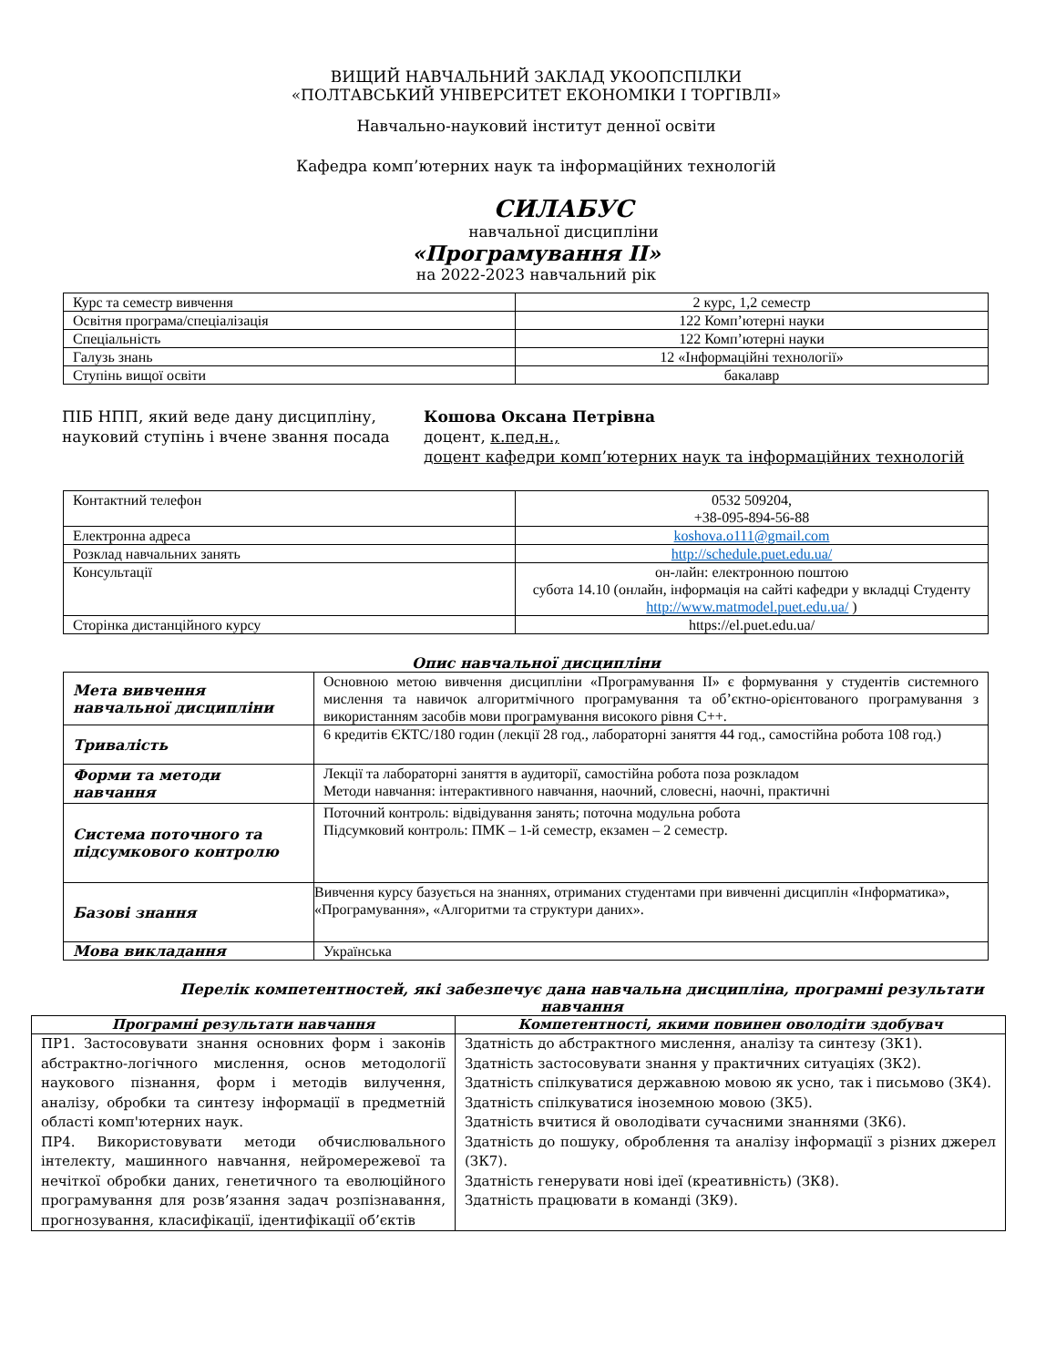ВИЩИЙ НАВЧАЛЬНИЙ ЗАКЛАД УКООПСПІЛКИ
«ПОЛТАВСЬКИЙ УНІВЕРСИТЕТ ЕКОНОМІКИ І ТОРГІВЛІ»
Навчально-науковий інститут денної освіти
Кафедра комп’ютерних наук та інформаційних технологій
СИЛАБУС
навчальної дисципліни
«Програмування ІІ»
на 2022-2023 навчальний рік
| Курс та семестр вивчення | 2 курс, 1,2 семестр |
| Освітня програма/спеціалізація | 122 Комп’ютерні науки |
| Спеціальність | 122 Комп’ютерні науки |
| Галузь знань | 12 «Інформаційні технології» |
| Ступінь вищої освіти | бакалавр |
ПІБ НПП, який веде дану дисципліну, науковий ступінь і вчене звання посада
Кошова Оксана Петрівна
доцент, к.пед.н.,
доцент кафедри комп’ютерних наук та інформаційних технологій
| Контактний телефон | 0532 509204, +38-095-894-56-88 |
| Електронна адреса | koshova.o111@gmail.com |
| Розклад навчальних занять | http://schedule.puet.edu.ua/ |
| Консультації | он-лайн: електронною поштою субота 14.10 (онлайн, інформація на сайті кафедри у вкладці Студенту http://www.matmodel.puet.edu.ua/ ) |
| Сторінка дистанційного курсу | https://el.puet.edu.ua/ |
Опис навчальної дисципліни
| Мета вивчення навчальної дисципліни | Основною метою вивчення дисципліни «Програмування ІІ» є формування у студентів системного мислення та навичок алгоритмічного програмування та об’єктно-орієнтованого програмування з використанням засобів мови програмування високого рівня С++. |
| Тривалість | 6 кредитів ЄКТС/180 годин (лекції 28 год., лабораторні заняття 44 год., самостійна робота 108 год.) |
| Форми та методи навчання | Лекції та лабораторні заняття в аудиторії, самостійна робота поза розкладом Методи навчання: інтерактивного навчання, наочний, словесні, наочні, практичні |
| Система поточного та підсумкового контролю | Поточний контроль: відвідування занять; поточна модульна робота Підсумковий контроль: ПМК – 1-й семестр, екзамен – 2 семестр. |
| Базові знання | Вивчення курсу базується на знаннях, отриманих студентами при вивченні дисциплін «Інформатика», «Програмування», «Алгоритми та структури даних». |
| Мова викладання | Українська |
Перелік компетентностей, які забезпечує дана навчальна дисципліна, програмні результати навчання
| Програмні результати навчання | Компетентності, якими повинен оволодіти здобувач |
| --- | --- |
| ПР1. Застосовувати знання основних форм і законів абстрактно-логічного мислення, основ методології наукового пізнання, форм і методів вилучення, аналізу, обробки та синтезу інформації в предметній області комп'ютерних наук. ПР4. Використовувати методи обчислювального інтелекту, машинного навчання, нейромережевої та нечіткої обробки даних, генетичного та еволюційного програмування для розв’язання задач розпізнавання, прогнозування, класифікації, ідентифікації об’єктів | Здатність до абстрактного мислення, аналізу та синтезу (ЗК1). Здатність застосовувати знання у практичних ситуаціях (ЗК2). Здатність спілкуватися державною мовою як усно, так і письмово (ЗК4). Здатність спілкуватися іноземною мовою (ЗК5). Здатність вчитися й оволодівати сучасними знаннями (ЗК6). Здатність до пошуку, оброблення та аналізу інформації з різних джерел (ЗК7). Здатність генерувати нові ідеї (креативність) (ЗК8). Здатність працювати в команді (ЗК9). |